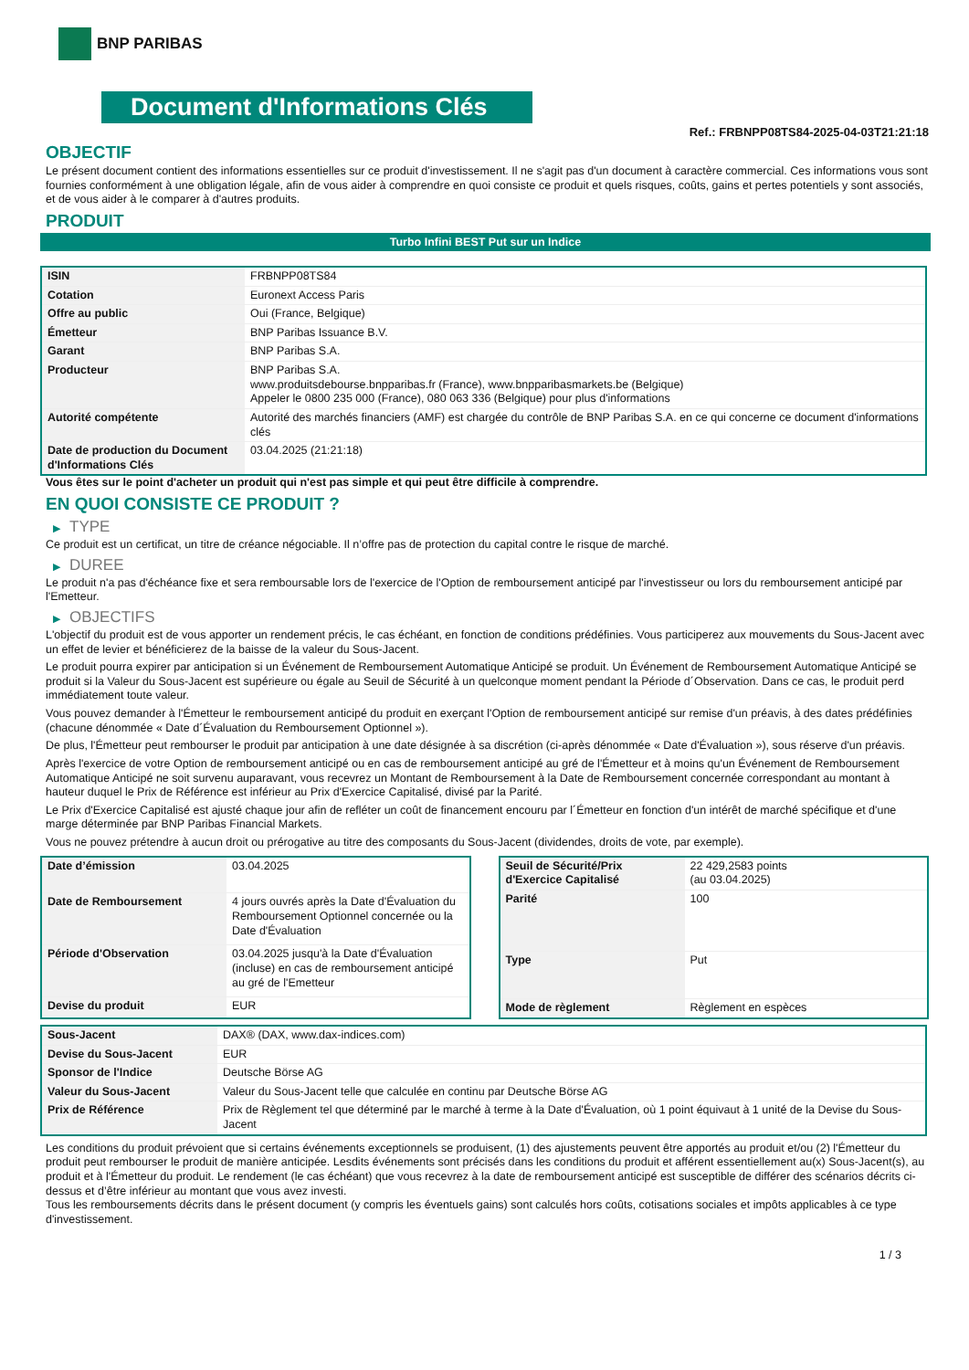BNP PARIBAS
Document d'Informations Clés
Ref.: FRBNPP08TS84-2025-04-03T21:21:18
OBJECTIF
Le présent document contient des informations essentielles sur ce produit d'investissement. Il ne s'agit pas d'un document à caractère commercial. Ces informations vous sont fournies conformément à une obligation légale, afin de vous aider à comprendre en quoi consiste ce produit et quels risques, coûts, gains et pertes potentiels y sont associés, et de vous aider à le comparer à d'autres produits.
PRODUIT
Turbo Infini BEST Put sur un Indice
| ISIN | FRBNPP08TS84 |
| Cotation | Euronext Access Paris |
| Offre au public | Oui (France, Belgique) |
| Émetteur | BNP Paribas Issuance B.V. |
| Garant | BNP Paribas S.A. |
| Producteur | BNP Paribas S.A. www.produitsdebourse.bnpparibas.fr (France), www.bnpparibasmarkets.be (Belgique) Appeler le 0800 235 000 (France), 080 063 336 (Belgique) pour plus d'informations |
| Autorité compétente | Autorité des marchés financiers (AMF) est chargée du contrôle de BNP Paribas S.A. en ce qui concerne ce document d'informations clés |
| Date de production du Document d'Informations Clés | 03.04.2025 (21:21:18) |
Vous êtes sur le point d'acheter un produit qui n'est pas simple et qui peut être difficile à comprendre.
EN QUOI CONSISTE CE PRODUIT ?
▶ TYPE
Ce produit est un certificat, un titre de créance négociable. Il n’offre pas de protection du capital contre le risque de marché.
▶ DUREE
Le produit n'a pas d'échéance fixe et sera remboursable lors de l'exercice de l'Option de remboursement anticipé par l'investisseur ou lors du remboursement anticipé par l'Emetteur.
▶ OBJECTIFS
L'objectif du produit est de vous apporter un rendement précis, le cas échéant, en fonction de conditions prédéfinies. Vous participerez aux mouvements du Sous-Jacent avec un effet de levier et bénéficierez de la baisse de la valeur du Sous-Jacent.
Le produit pourra expirer par anticipation si un Événement de Remboursement Automatique Anticipé se produit. Un Événement de Remboursement Automatique Anticipé se produit si la Valeur du Sous-Jacent est supérieure ou égale au Seuil de Sécurité à un quelconque moment pendant la Période d´Observation. Dans ce cas, le produit perd immédiatement toute valeur.
Vous pouvez demander à l'Émetteur le remboursement anticipé du produit en exerçant l'Option de remboursement anticipé sur remise d'un préavis, à des dates prédéfinies (chacune dénommée « Date d´Évaluation du Remboursement Optionnel »).
De plus, l'Émetteur peut rembourser le produit par anticipation à une date désignée à sa discrétion (ci-après dénommée « Date d'Évaluation »), sous réserve d'un préavis.
Après l'exercice de votre Option de remboursement anticipé ou en cas de remboursement anticipé au gré de l'Émetteur et à moins qu'un Événement de Remboursement Automatique Anticipé ne soit survenu auparavant, vous recevrez un Montant de Remboursement à la Date de Remboursement concernée correspondant au montant à hauteur duquel le Prix de Référence est inférieur au Prix d'Exercice Capitalisé, divisé par la Parité.
Le Prix d'Exercice Capitalisé est ajusté chaque jour afin de refléter un coût de financement encouru par l´Émetteur en fonction d'un intérêt de marché spécifique et d'une marge déterminée par BNP Paribas Financial Markets.
Vous ne pouvez prétendre à aucun droit ou prérogative au titre des composants du Sous-Jacent (dividendes, droits de vote, par exemple).
| Date d’émission | 03.04.2025 |
| Date de Remboursement | 4 jours ouvrés après la Date d'Évaluation du Remboursement Optionnel concernée ou la Date d'Évaluation |
| Période d'Observation | 03.04.2025 jusqu'à la Date d'Évaluation (incluse) en cas de remboursement anticipé au gré de l'Emetteur |
| Devise du produit | EUR |
| Seuil de Sécurité/Prix d'Exercice Capitalisé | 22 429,2583 points (au 03.04.2025) |
| Parité | 100 |
| Type | Put |
| Mode de règlement | Règlement en espèces |
| Sous-Jacent | DAX® (DAX, www.dax-indices.com) |
| Devise du Sous-Jacent | EUR |
| Sponsor de l'Indice | Deutsche Börse AG |
| Valeur du Sous-Jacent | Valeur du Sous-Jacent telle que calculée en continu par Deutsche Börse AG |
| Prix de Référence | Prix de Règlement tel que déterminé par le marché à terme à la Date d'Évaluation, où 1 point équivaut à 1 unité de la Devise du Sous-Jacent |
Les conditions du produit prévoient que si certains événements exceptionnels se produisent, (1) des ajustements peuvent être apportés au produit et/ou (2) l'Émetteur du produit peut rembourser le produit de manière anticipée. Lesdits événements sont précisés dans les conditions du produit et afférent essentiellement au(x) Sous-Jacent(s), au produit et à l'Émetteur du produit. Le rendement (le cas échéant) que vous recevrez à la date de remboursement anticipé est susceptible de différer des scénarios décrits ci-dessus et d’être inférieur au montant que vous avez investi.
Tous les remboursements décrits dans le présent document (y compris les éventuels gains) sont calculés hors coûts, cotisations sociales et impôts applicables à ce type d'investissement.
1 / 3